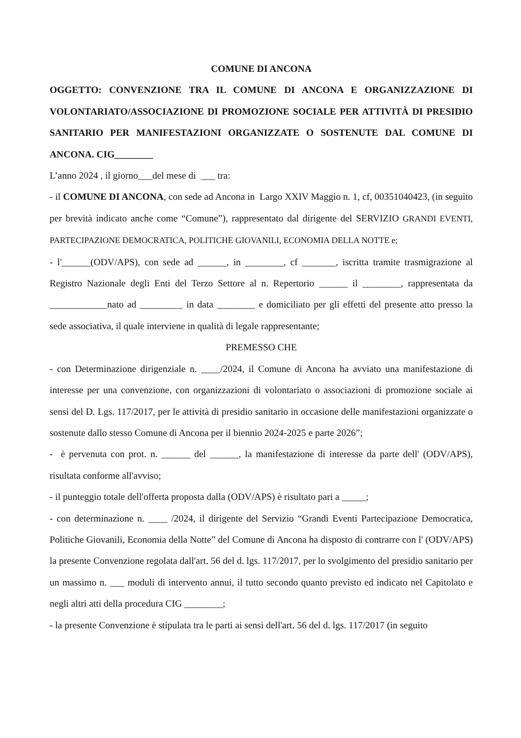COMUNE DI ANCONA
OGGETTO: CONVENZIONE TRA IL COMUNE DI ANCONA E ORGANIZZAZIONE DI VOLONTARIATO/ASSOCIAZIONE DI PROMOZIONE SOCIALE PER ATTIVITÀ DI PRESIDIO SANITARIO PER MANIFESTAZIONI ORGANIZZATE O SOSTENUTE DAL COMUNE DI ANCONA. CIG________
L’anno 2024 , il giorno___del mese di ___ tra:
- il COMUNE DI ANCONA, con sede ad Ancona in Largo XXIV Maggio n. 1, cf, 00351040423, (in seguito per brevità indicato anche come “Comune”), rappresentato dal dirigente del SERVIZIO GRANDI EVENTI, PARTECIPAZIONE DEMOCRATICA, POLITICHE GIOVANILI, ECONOMIA DELLA NOTTE e;
- l'______(ODV/APS), con sede ad ______, in ________, cf _______, iscritta tramite trasmigrazione al Registro Nazionale degli Enti del Terzo Settore al n. Repertorio ______ il ________, rappresentata da ____________nato ad _________ in data ________ e domiciliato per gli effetti del presente atto presso la sede associativa, il quale interviene in qualità di legale rappresentante;
PREMESSO CHE
- con Determinazione dirigenziale n. ____/2024, il Comune di Ancona ha avviato una manifestazione di interesse per una convenzione, con organizzazioni di volontariato o associazioni di promozione sociale ai sensi del D. Lgs. 117/2017, per le attività di presidio sanitario in occasione delle manifestazioni organizzate o sostenute dallo stesso Comune di Ancona per il biennio 2024-2025 e parte 2026”;
- è pervenuta con prot. n. ______ del ______, la manifestazione di interesse da parte dell' (ODV/APS), risultata conforme all'avviso;
- il punteggio totale dell'offerta proposta dalla (ODV/APS) è risultato pari a _____;
- con determinazione n. ____ /2024, il dirigente del Servizio “Grandi Eventi Partecipazione Democratica, Politiche Giovanili, Economia della Notte” del Comune di Ancona ha disposto di contrarre con l' (ODV/APS) la presente Convenzione regolata dall'art. 56 del d. lgs. 117/2017, per lo svolgimento del presidio sanitario per un massimo n. ___ moduli di intervento annui, il tutto secondo quanto previsto ed indicato nel Capitolato e negli altri atti della procedura CIG ________;
- la presente Convenzione è stipulata tra le parti ai sensi dell'art. 56 del d. lgs. 117/2017 (in seguito